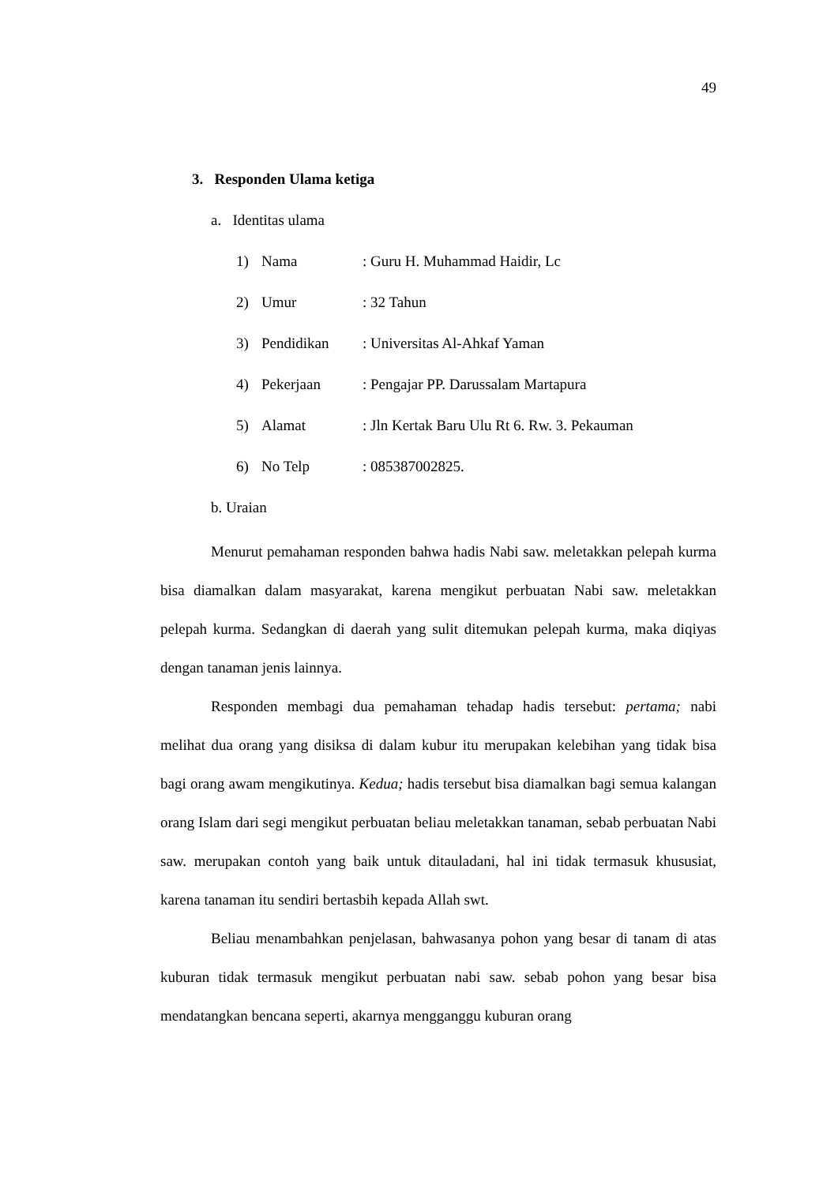49
3. Responden Ulama ketiga
a. Identitas ulama
1) Nama: Guru H. Muhammad Haidir, Lc
2) Umur: 32 Tahun
3) Pendidikan: Universitas Al-Ahkaf Yaman
4) Pekerjaan: Pengajar PP. Darussalam Martapura
5) Alamat: Jln Kertak Baru Ulu Rt 6. Rw. 3. Pekauman
6) No Telp: 085387002825.
b. Uraian
Menurut pemahaman responden bahwa hadis Nabi saw. meletakkan pelepah kurma bisa diamalkan dalam masyarakat, karena mengikut perbuatan Nabi saw. meletakkan pelepah kurma. Sedangkan di daerah yang sulit ditemukan pelepah kurma, maka diqiyas dengan tanaman jenis lainnya.
Responden membagi dua pemahaman tehadap hadis tersebut: pertama; nabi melihat dua orang yang disiksa di dalam kubur itu merupakan kelebihan yang tidak bisa bagi orang awam mengikutinya. Kedua; hadis tersebut bisa diamalkan bagi semua kalangan orang Islam dari segi mengikut perbuatan beliau meletakkan tanaman, sebab perbuatan Nabi saw. merupakan contoh yang baik untuk ditauladani, hal ini tidak termasuk khususiat, karena tanaman itu sendiri bertasbih kepada Allah swt.
Beliau menambahkan penjelasan, bahwasanya pohon yang besar di tanam di atas kuburan tidak termasuk mengikut perbuatan nabi saw. sebab pohon yang besar bisa mendatangkan bencana seperti, akarnya mengganggu kuburan orang